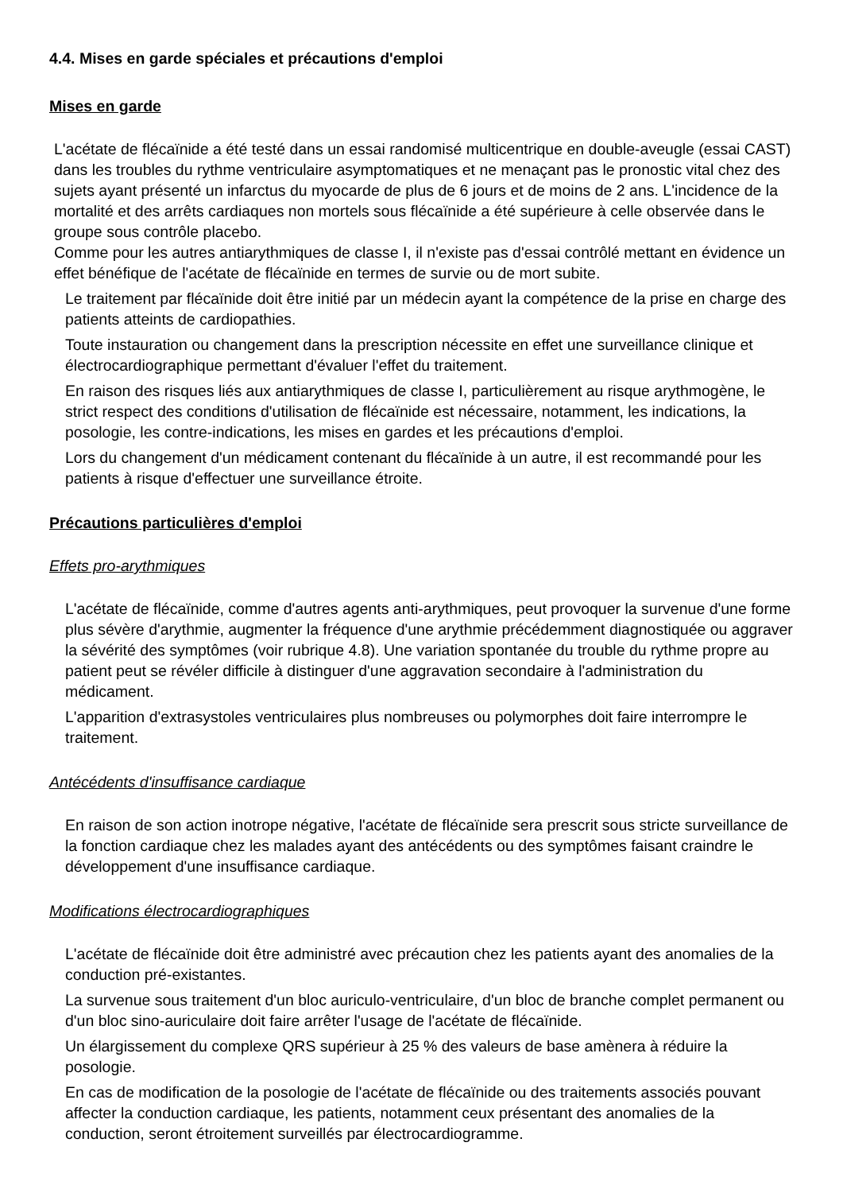4.4. Mises en garde spéciales et précautions d'emploi
Mises en garde
L'acétate de flécaïnide a été testé dans un essai randomisé multicentrique en double-aveugle (essai CAST) dans les troubles du rythme ventriculaire asymptomatiques et ne menaçant pas le pronostic vital chez des sujets ayant présenté un infarctus du myocarde de plus de 6 jours et de moins de 2 ans. L'incidence de la mortalité et des arrêts cardiaques non mortels sous flécaïnide a été supérieure à celle observée dans le groupe sous contrôle placebo.
Comme pour les autres antiarythmiques de classe I, il n'existe pas d'essai contrôlé mettant en évidence un effet bénéfique de l'acétate de flécaïnide en termes de survie ou de mort subite.
Le traitement par flécaïnide doit être initié par un médecin ayant la compétence de la prise en charge des patients atteints de cardiopathies.
Toute instauration ou changement dans la prescription nécessite en effet une surveillance clinique et électrocardiographique permettant d'évaluer l'effet du traitement.
En raison des risques liés aux antiarythmiques de classe I, particulièrement au risque arythmogène, le strict respect des conditions d'utilisation de flécaïnide est nécessaire, notamment, les indications, la posologie, les contre-indications, les mises en gardes et les précautions d'emploi.
Lors du changement d'un médicament contenant du flécaïnide à un autre, il est recommandé pour les patients à risque d'effectuer une surveillance étroite.
Précautions particulières d'emploi
Effets pro-arythmiques
L'acétate de flécaïnide, comme d'autres agents anti-arythmiques, peut provoquer la survenue d'une forme plus sévère d'arythmie, augmenter la fréquence d'une arythmie précédemment diagnostiquée ou aggraver la sévérité des symptômes (voir rubrique 4.8). Une variation spontanée du trouble du rythme propre au patient peut se révéler difficile à distinguer d'une aggravation secondaire à l'administration du médicament.
L'apparition d'extrasystoles ventriculaires plus nombreuses ou polymorphes doit faire interrompre le traitement.
Antécédents d'insuffisance cardiaque
En raison de son action inotrope négative, l'acétate de flécaïnide sera prescrit sous stricte surveillance de la fonction cardiaque chez les malades ayant des antécédents ou des symptômes faisant craindre le développement d'une insuffisance cardiaque.
Modifications électrocardiographiques
L'acétate de flécaïnide doit être administré avec précaution chez les patients ayant des anomalies de la conduction pré-existantes.
La survenue sous traitement d'un bloc auriculo-ventriculaire, d'un bloc de branche complet permanent ou d'un bloc sino-auriculaire doit faire arrêter l'usage de l'acétate de flécaïnide.
Un élargissement du complexe QRS supérieur à 25 % des valeurs de base amènera à réduire la posologie.
En cas de modification de la posologie de l'acétate de flécaïnide ou des traitements associés pouvant affecter la conduction cardiaque, les patients, notamment ceux présentant des anomalies de la conduction, seront étroitement surveillés par électrocardiogramme.